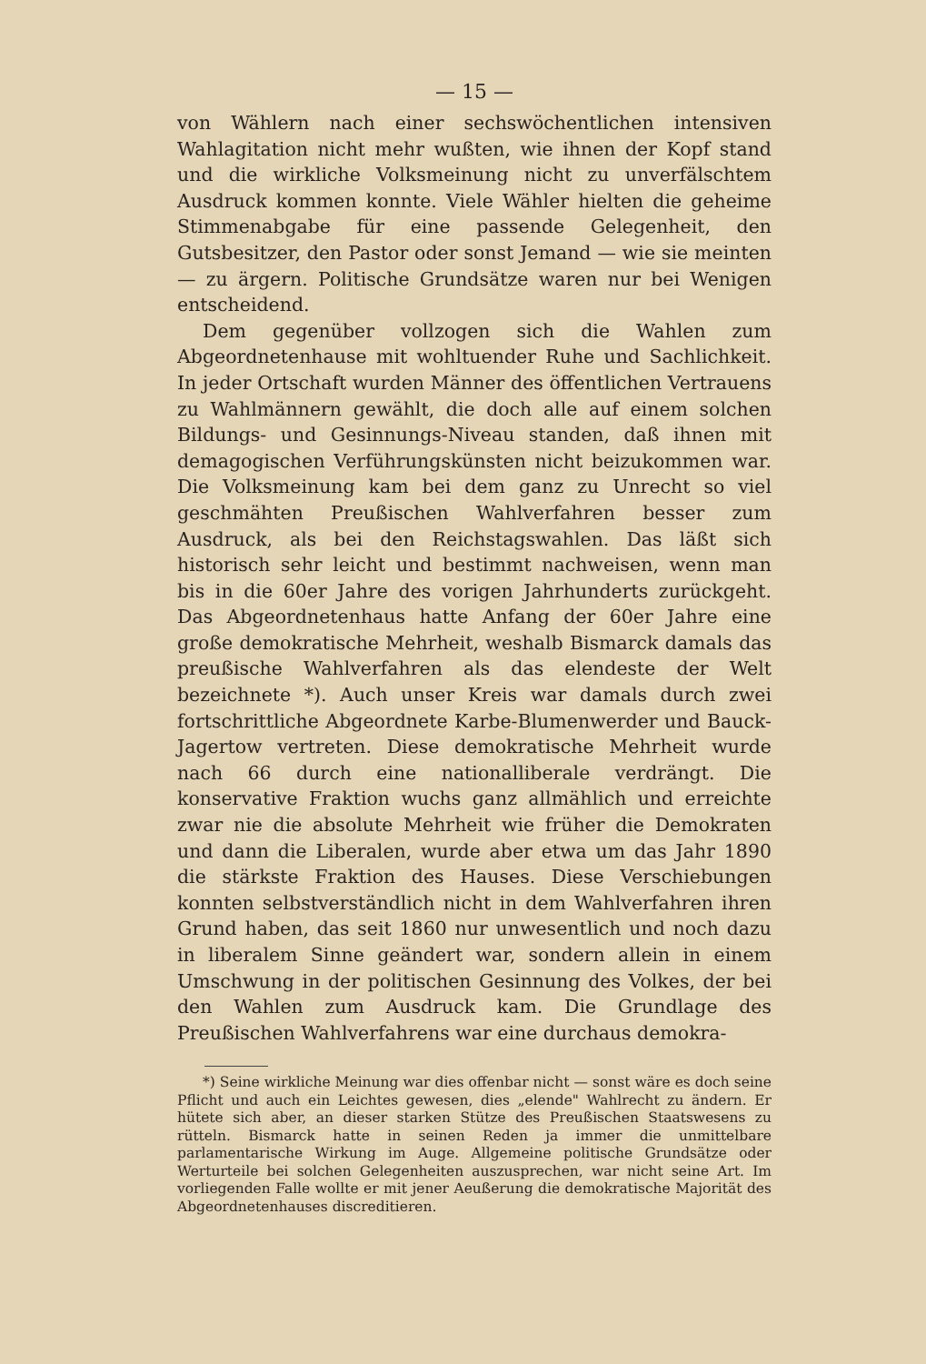— 15 —
von Wählern nach einer sechswöchentlichen intensiven Wahlagitation nicht mehr wußten, wie ihnen der Kopf stand und die wirkliche Volksmeinung nicht zu unverfälschtem Ausdruck kommen konnte. Viele Wähler hielten die geheime Stimmenabgabe für eine passende Gelegenheit, den Gutsbesitzer, den Pastor oder sonst Jemand — wie sie meinten — zu ärgern. Politische Grundsätze waren nur bei Wenigen entscheidend.
Dem gegenüber vollzogen sich die Wahlen zum Abgeordnetenhause mit wohltuender Ruhe und Sachlichkeit. In jeder Ortschaft wurden Männer des öffentlichen Vertrauens zu Wahlmännern gewählt, die doch alle auf einem solchen Bildungs- und Gesinnungs-Niveau standen, daß ihnen mit demagogischen Verführungskünsten nicht beizukommen war. Die Volksmeinung kam bei dem ganz zu Unrecht so viel geschmähten Preußischen Wahlverfahren besser zum Ausdruck, als bei den Reichstagswahlen. Das läßt sich historisch sehr leicht und bestimmt nachweisen, wenn man bis in die 60er Jahre des vorigen Jahrhunderts zurückgeht. Das Abgeordnetenhaus hatte Anfang der 60er Jahre eine große demokratische Mehrheit, weshalb Bismarck damals das preußische Wahlverfahren als das elendeste der Welt bezeichnete *). Auch unser Kreis war damals durch zwei fortschrittliche Abgeordnete Karbe-Blumenwerder und Bauck-Jagertow vertreten. Diese demokratische Mehrheit wurde nach 66 durch eine nationalliberale verdrängt. Die konservative Fraktion wuchs ganz allmählich und erreichte zwar nie die absolute Mehrheit wie früher die Demokraten und dann die Liberalen, wurde aber etwa um das Jahr 1890 die stärkste Fraktion des Hauses. Diese Verschiebungen konnten selbstverständlich nicht in dem Wahlverfahren ihren Grund haben, das seit 1860 nur unwesentlich und noch dazu in liberalem Sinne geändert war, sondern allein in einem Umschwung in der politischen Gesinnung des Volkes, der bei den Wahlen zum Ausdruck kam. Die Grundlage des Preußischen Wahlverfahrens war eine durchaus demokra-
*) Seine wirkliche Meinung war dies offenbar nicht — sonst wäre es doch seine Pflicht und auch ein Leichtes gewesen, dies „elende" Wahlrecht zu ändern. Er hütete sich aber, an dieser starken Stütze des Preußischen Staatswesens zu rütteln. Bismarck hatte in seinen Reden ja immer die unmittelbare parlamentarische Wirkung im Auge. Allgemeine politische Grundsätze oder Werturteile bei solchen Gelegenheiten auszusprechen, war nicht seine Art. Im vorliegenden Falle wollte er mit jener Aeußerung die demokratische Majorität des Abgeordnetenhauses discreditieren.